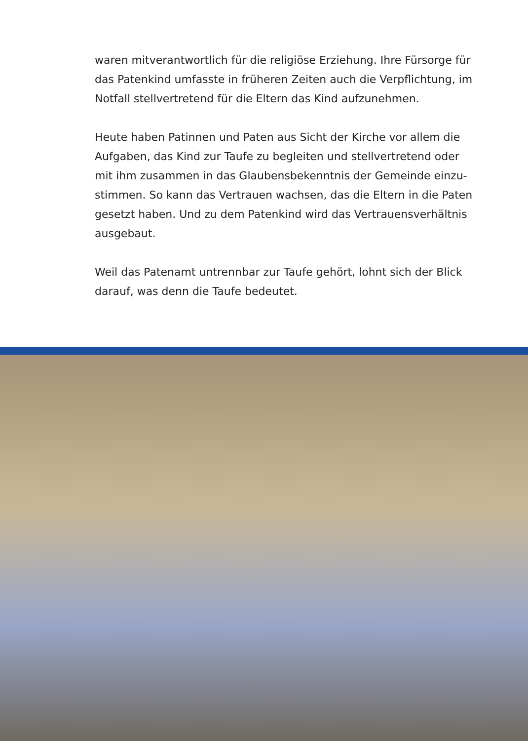waren mitverantwortlich für die religiöse Erziehung. Ihre Fürsorge für das Patenkind umfasste in früheren Zeiten auch die Verpflichtung, im Notfall stellvertretend für die Eltern das Kind aufzunehmen.
Heute haben Patinnen und Paten aus Sicht der Kirche vor allem die Aufgaben, das Kind zur Taufe zu begleiten und stellvertretend oder mit ihm zusammen in das Glaubensbekenntnis der Gemeinde einzu­stimmen. So kann das Vertrauen wachsen, das die Eltern in die Paten gesetzt haben. Und zu dem Patenkind wird das Vertrauensverhältnis ausgebaut.
Weil das Patenamt untrennbar zur Taufe gehört, lohnt sich der Blick darauf, was denn die Taufe bedeutet.